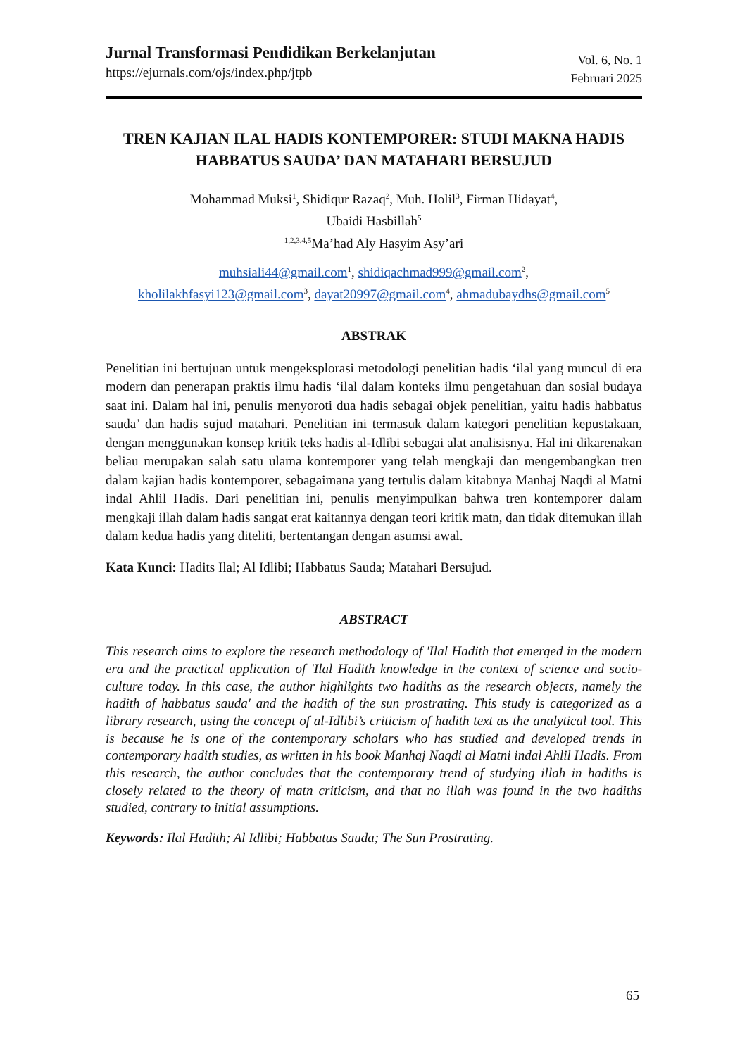Jurnal Transformasi Pendidikan Berkelanjutan
https://ejurnals.com/ojs/index.php/jtpb
Vol. 6, No. 1
Februari 2025
TREN KAJIAN ILAL HADIS KONTEMPORER: STUDI MAKNA HADIS HABBATUS SAUDA’ DAN MATAHARI BERSUJUD
Mohammad Muksi<sup>1</sup>, Shidiqur Razaq<sup>2</sup>, Muh. Holil<sup>3</sup>, Firman Hidayat<sup>4</sup>,
Ubaidi Hasbillah<sup>5</sup>
<sup>1,2,3,4,5</sup>Ma’had Aly Hasyim Asy’ari
muhsiali44@gmail.com<sup>1</sup>, shidiqachmad999@gmail.com<sup>2</sup>,
kholilakhfasyi123@gmail.com<sup>3</sup>, dayat20997@gmail.com<sup>4</sup>, ahmadubaydhs@gmail.com<sup>5</sup>
ABSTRAK
Penelitian ini bertujuan untuk mengeksplorasi metodologi penelitian hadis ‘ilal yang muncul di era modern dan penerapan praktis ilmu hadis ‘ilal dalam konteks ilmu pengetahuan dan sosial budaya saat ini. Dalam hal ini, penulis menyoroti dua hadis sebagai objek penelitian, yaitu hadis habbatus sauda’ dan hadis sujud matahari. Penelitian ini termasuk dalam kategori penelitian kepustakaan, dengan menggunakan konsep kritik teks hadis al-Idlibi sebagai alat analisisnya. Hal ini dikarenakan beliau merupakan salah satu ulama kontemporer yang telah mengkaji dan mengembangkan tren dalam kajian hadis kontemporer, sebagaimana yang tertulis dalam kitabnya Manhaj Naqdi al Matni indal Ahlil Hadis. Dari penelitian ini, penulis menyimpulkan bahwa tren kontemporer dalam mengkaji illah dalam hadis sangat erat kaitannya dengan teori kritik matn, dan tidak ditemukan illah dalam kedua hadis yang diteliti, bertentangan dengan asumsi awal.
Kata Kunci: Hadits Ilal; Al Idlibi; Habbatus Sauda; Matahari Bersujud.
ABSTRACT
This research aims to explore the research methodology of 'Ilal Hadith that emerged in the modern era and the practical application of 'Ilal Hadith knowledge in the context of science and socio-culture today. In this case, the author highlights two hadiths as the research objects, namely the hadith of habbatus sauda' and the hadith of the sun prostrating. This study is categorized as a library research, using the concept of al-Idlibi’s criticism of hadith text as the analytical tool. This is because he is one of the contemporary scholars who has studied and developed trends in contemporary hadith studies, as written in his book Manhaj Naqdi al Matni indal Ahlil Hadis. From this research, the author concludes that the contemporary trend of studying illah in hadiths is closely related to the theory of matn criticism, and that no illah was found in the two hadiths studied, contrary to initial assumptions.
Keywords: Ilal Hadith; Al Idlibi; Habbatus Sauda; The Sun Prostrating.
65